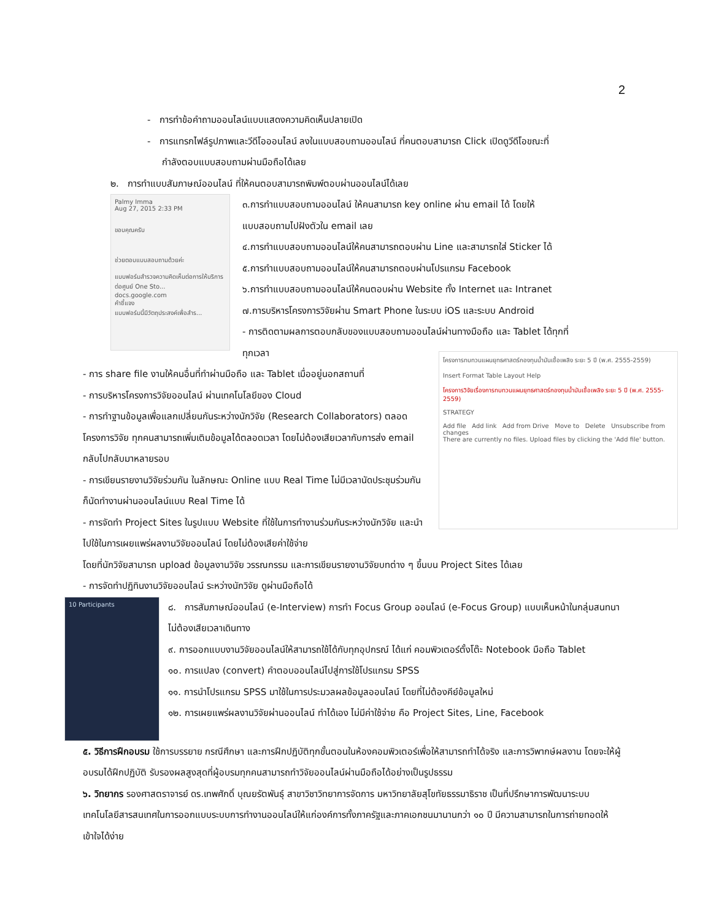2
- การทำข้อคำถามออนไลน์แบบแสดงความคิดเห็นปลายเปิด
- การแทรกไฟล์รูปภาพและวีดีโอออนไลน์ ลงในแบบสอบถามออนไลน์ ที่คนตอบสามารถ Click เปิดดูวีดีโอขณะที่
กำลังตอบแบบสอบถามผ่านมือถือได้เลย
๒. การทำแบบสัมภาษณ์ออนไลน์ ที่ให้คนตอบสามารถพิมพ์ตอบผ่านออนไลน์ได้เลย
Palmy Imma
Aug 27, 2015 2:33 PM
ขอบคุณครับ
ช่วยตอบแบบสอบถามด้วยค่ะ
แบบฟอร์มสำรวจความคิดเห็นต่อการให้บริการต่อศูนย์ One Sto...
docs.google.com
คำชี้แจง
แบบฟอร์มนี้มีวัตถุประสงค์เพื่อสำร...
๓.การทำแบบสอบถามออนไลน์ ให้คนสามารถ key online ผ่าน email ได้ โดยให้
แบบสอบถามไปฝังตัวใน email เลย
๔.การทำแบบสอบถามออนไลน์ให้คนสามารถตอบผ่าน Line และสามารถใส่ Sticker ได้
๕.การทำแบบสอบถามออนไลน์ให้คนสามารถตอบผ่านโปรแกรม Facebook
๖.การทำแบบสอบถามออนไลน์ให้คนตอบผ่าน Website ทั้ง Internet และ Intranet
๗.การบริหารโครงการวิจัยผ่าน Smart Phone ในระบบ iOS และระบบ Android
- การติดตามผลการตอบกลับของแบบสอบถามออนไลน์ผ่านทางมือถือ และ Tablet ได้ทุกที่
ทุกเวลา
- การ share file งานให้คนอื่นที่ทำผ่านมือถือ และ Tablet เมื่ออยู่นอกสถานที่
- การบริหารโครงการวิจัยออนไลน์ ผ่านเทคโนโลยีของ Cloud
- การทำฐานข้อมูลเพื่อแลกเปลี่ยนกันระหว่างนักวิจัย (Research Collaborators) ตลอดโครงการวิจัย ทุกคนสามารถเพิ่มเติมข้อมูลได้ตลอดเวลา โดยไม่ต้องเสียเวลากับการส่ง email กลับไปกลับมาหลายรอบ
- การเขียนรายงานวิจัยร่วมกัน ในลักษณะ Online แบบ Real Time ไม่มีเวลานัดประชุมร่วมกัน ก็นัดทำงานผ่านออนไลน์แบบ Real Time ได้
- การจัดทำ Project Sites ในรูปแบบ Website ที่ใช้ในการทำงานร่วมกันระหว่างนักวิจัย และนำไปใช้ในการเผยแพร่ผลงานวิจัยออนไลน์ โดยไม่ต้องเสียค่าใช้จ่าย
โครงการทบทวนแผนยุทธศาสตร์กองทุนน้ำมันเชื้อเพลิง ระยะ 5 ปี (พ.ศ. 2555-2559)
Insert Format Table Layout Help
โครงการวิจัยเรื่องการทบทวนแผนยุทธศาสตร์กองทุนน้ำมันเชื้อเพลิง ระยะ 5 ปี (พ.ศ. 2555-2559)
STRATEGY
Add file Add link Add from Drive Move to Delete Unsubscribe from changes
There are currently no files. Upload files by clicking the 'Add file' button.
โดยที่นักวิจัยสามารถ upload ข้อมูลงานวิจัย วรรณกรรม และการเขียนรายงานวิจัยบทต่าง ๆ ขึ้นบน Project Sites ได้เลย
- การจัดทำปฏิทินงานวิจัยออนไลน์ ระหว่างนักวิจัย ดูผ่านมือถือได้
10 Participants
๘. การสัมภาษณ์ออนไลน์ (e-Interview) การทำ Focus Group ออนไลน์ (e-Focus Group) แบบเห็นหน้าในกลุ่มสนทนา ไม่ต้องเสียเวลาเดินทาง
๙. การออกแบบงานวิจัยออนไลน์ให้สามารถใช้ได้กับทุกอุปกรณ์ ได้แก่ คอมพิวเตอร์ตั้งโต๊ะ Notebook มือถือ Tablet
๑๐. การแปลง (convert) คำตอบออนไลน์ไปสู่การใช้โปรแกรม SPSS
๑๑. การนำโปรแกรม SPSS มาใช้ในการประมวลผลข้อมูลออนไลน์ โดยที่ไม่ต้องคีย์ข้อมูลใหม่
๑๒. การเผยแพร่ผลงานวิจัยผ่านออนไลน์ ทำได้เอง ไม่มีค่าใช้จ่าย คือ Project Sites, Line, Facebook
๕. วิธีการฝึกอบรม ใช้การบรรยาย กรณีศึกษา และการฝึกปฏิบัติทุกขั้นตอนในห้องคอมพิวเตอร์เพื่อให้สามารถทำได้จริง และการวิพากษ์ผลงาน โดยจะให้ผู้อบรมได้ฝึกปฏิบัติ รับรองผลสูงสุดที่ผู้อบรมทุกคนสามารถทำวิจัยออนไลน์ผ่านมือถือได้อย่างเป็นรูปธรรม
๖. วิทยากร รองศาสตราจารย์ ดร.เทพศักดิ์ บุณยรัตพันธุ์ สาขาวิชาวิทยาการจัดการ มหาวิทยาลัยสุโขทัยธรรมาธิราช เป็นที่ปรึกษาการพัฒนาระบบเทคโนโลยีสารสนเทศในการออกแบบระบบการทำงานออนไลน์ให้แก่องค์การทั้งภาครัฐและภาคเอกชนมานานกว่า ๑๐ ปี มีความสามารถในการถ่ายทอดให้เข้าใจได้ง่าย